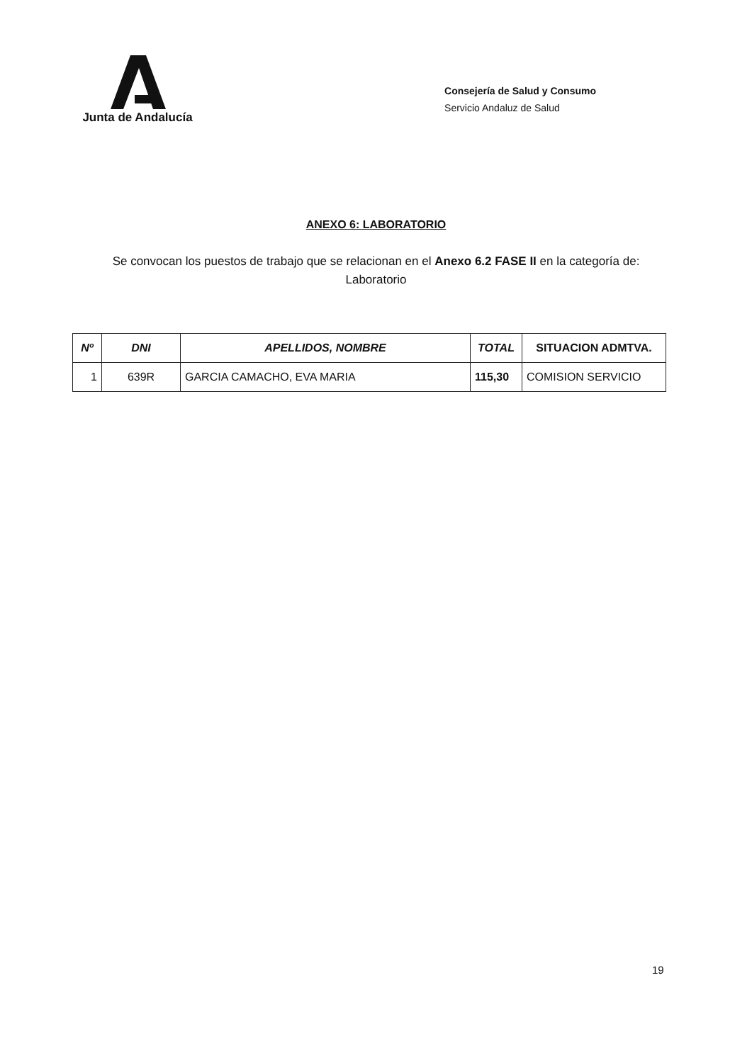Junta de Andalucía
Consejería de Salud y Consumo
Servicio Andaluz de Salud
ANEXO 6: LABORATORIO
Se convocan los puestos de trabajo que se relacionan en el Anexo 6.2 FASE II en la categoría de:
Laboratorio
| Nº | DNI | APELLIDOS, NOMBRE | TOTAL | SITUACION ADMTVA. |
| --- | --- | --- | --- | --- |
| 1 | 639R | GARCIA CAMACHO, EVA MARIA | 115,30 | COMISION SERVICIO |
19